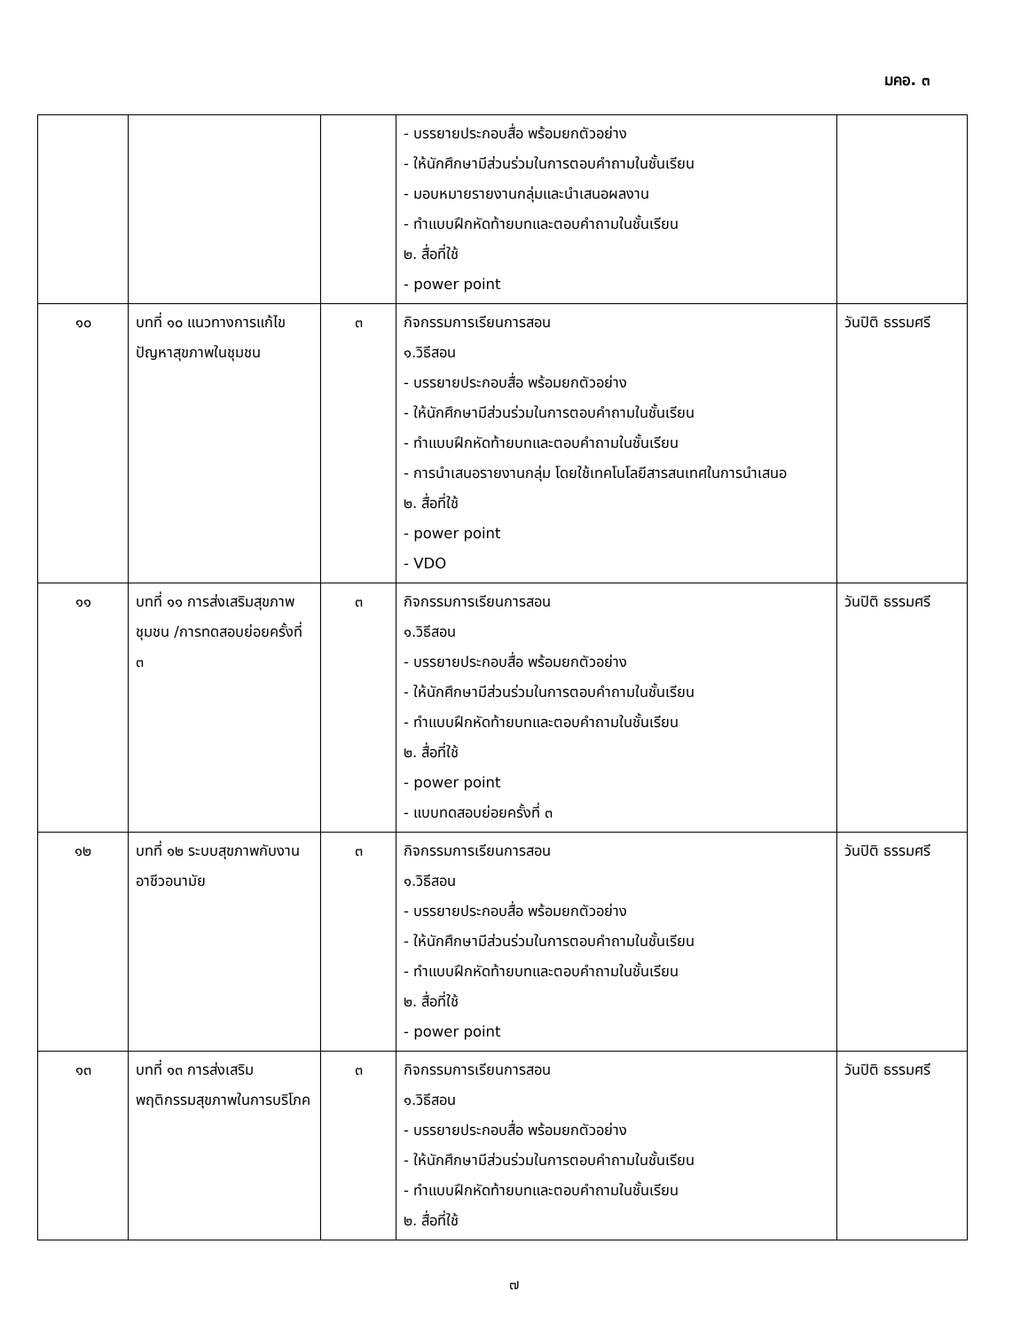มคอ. ๓
| | | | - บรรยายประกอบสื่อ พร้อมยกตัวอย่าง - ให้นักศึกษามีส่วนร่วมในการตอบคำถามในชั้นเรียน - มอบหมายรายงานกลุ่มและนำเสนอผลงาน - ทำแบบฝึกหัดท้ายบทและตอบคำถามในชั้นเรียน ๒. สื่อที่ใช้ - power point | |
| ๑๐ | บทที่ ๑๐ แนวทางการแก้ไขปัญหาสุขภาพในชุมชน | ๓ | กิจกรรมการเรียนการสอน ๑.วิธีสอน - บรรยายประกอบสื่อ พร้อมยกตัวอย่าง - ให้นักศึกษามีส่วนร่วมในการตอบคำถามในชั้นเรียน - ทำแบบฝึกหัดท้ายบทและตอบคำถามในชั้นเรียน - การนำเสนอรายงานกลุ่ม โดยใช้เทคโนโลยีสารสนเทศในการนำเสนอ ๒. สื่อที่ใช้ - power point - VDO | วันปิติ ธรรมศรี |
| ๑๑ | บทที่ ๑๑ การส่งเสริมสุขภาพชุมชน /การทดสอบย่อยครั้งที่ ๓ | ๓ | กิจกรรมการเรียนการสอน ๑.วิธีสอน - บรรยายประกอบสื่อ พร้อมยกตัวอย่าง - ให้นักศึกษามีส่วนร่วมในการตอบคำถามในชั้นเรียน - ทำแบบฝึกหัดท้ายบทและตอบคำถามในชั้นเรียน ๒. สื่อที่ใช้ - power point - แบบทดสอบย่อยครั้งที่ ๓ | วันปิติ ธรรมศรี |
| ๑๒ | บทที่ ๑๒ ระบบสุขภาพกับงานอาชีวอนามัย | ๓ | กิจกรรมการเรียนการสอน ๑.วิธีสอน - บรรยายประกอบสื่อ พร้อมยกตัวอย่าง - ให้นักศึกษามีส่วนร่วมในการตอบคำถามในชั้นเรียน - ทำแบบฝึกหัดท้ายบทและตอบคำถามในชั้นเรียน ๒. สื่อที่ใช้ - power point | วันปิติ ธรรมศรี |
| ๑๓ | บทที่ ๑๓ การส่งเสริมพฤติกรรมสุขภาพในการบริโภค | ๓ | กิจกรรมการเรียนการสอน ๑.วิธีสอน - บรรยายประกอบสื่อ พร้อมยกตัวอย่าง - ให้นักศึกษามีส่วนร่วมในการตอบคำถามในชั้นเรียน - ทำแบบฝึกหัดท้ายบทและตอบคำถามในชั้นเรียน ๒. สื่อที่ใช้ | วันปิติ ธรรมศรี |
๗